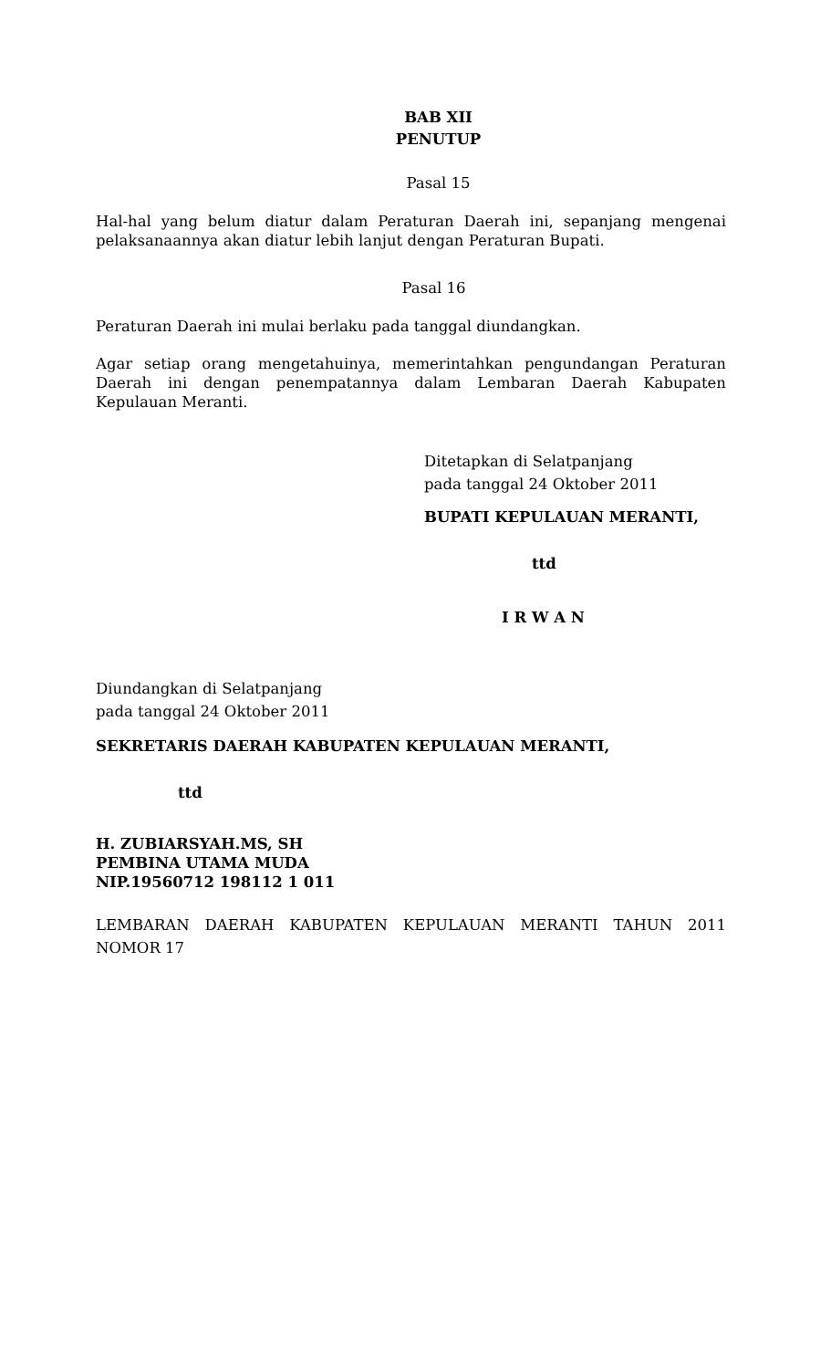BAB XII
PENUTUP
Pasal 15
Hal-hal yang belum diatur dalam Peraturan Daerah ini, sepanjang mengenai pelaksanaannya akan diatur lebih lanjut dengan Peraturan Bupati.
Pasal 16
Peraturan Daerah ini mulai berlaku pada tanggal diundangkan.
Agar setiap orang mengetahuinya, memerintahkan pengundangan Peraturan Daerah ini dengan penempatannya dalam Lembaran Daerah Kabupaten Kepulauan Meranti.
Ditetapkan di Selatpanjang
pada tanggal 24 Oktober 2011
BUPATI KEPULAUAN MERANTI,
ttd
I R W A N
Diundangkan di Selatpanjang
pada tanggal 24 Oktober 2011
SEKRETARIS DAERAH KABUPATEN KEPULAUAN MERANTI,
ttd
H. ZUBIARSYAH.MS, SH
PEMBINA UTAMA MUDA
NIP.19560712 198112 1 011
LEMBARAN DAERAH KABUPATEN KEPULAUAN MERANTI TAHUN 2011 NOMOR 17